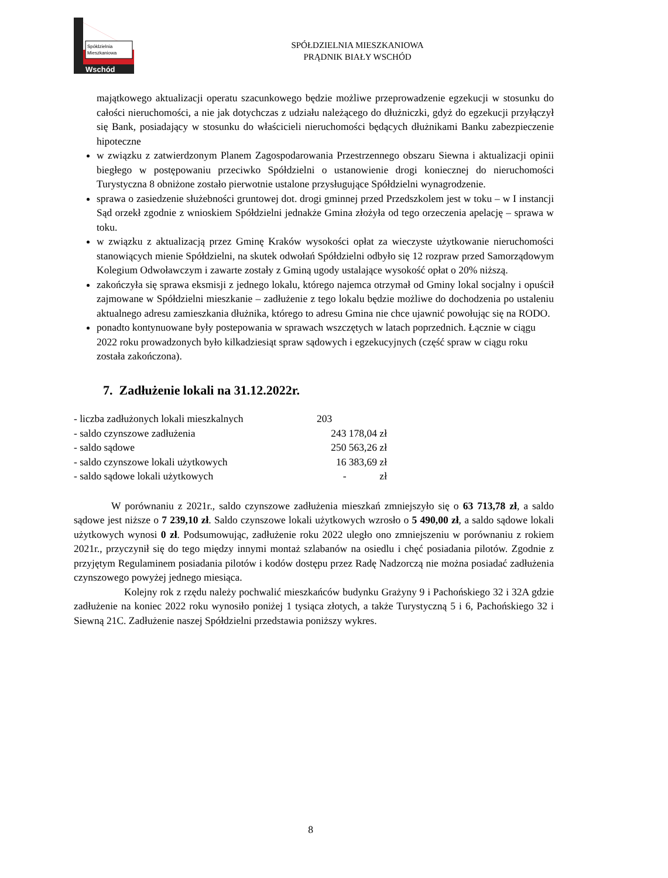Spółdzielnia
Mieszkaniowa
Wschód
SPÓŁDZIELNIA MIESZKANIOWA
PRĄDNIK BIAŁY WSCHÓD
majątkowego aktualizacji operatu szacunkowego będzie możliwe przeprowadzenie egzekucji w stosunku do całości nieruchomości, a nie jak dotychczas z udziału należącego do dłużniczki, gdyż do egzekucji przyłączył się Bank, posiadający w stosunku do właścicieli nieruchomości będących dłużnikami Banku zabezpieczenie hipoteczne
w związku z zatwierdzonym Planem Zagospodarowania Przestrzennego obszaru Siewna i aktualizacji opinii biegłego w postępowaniu przeciwko Spółdzielni o ustanowienie drogi koniecznej do nieruchomości Turystyczna 8 obniżone zostało pierwotnie ustalone przysługujące Spółdzielni wynagrodzenie.
sprawa o zasiedzenie służebności gruntowej dot. drogi gminnej przed Przedszkolem jest w toku – w I instancji Sąd orzekł zgodnie z wnioskiem Spółdzielni jednakże Gmina złożyła od tego orzeczenia apelację – sprawa w toku.
w związku z aktualizacją przez Gminę Kraków wysokości opłat za wieczyste użytkowanie nieruchomości stanowiących mienie Spółdzielni, na skutek odwołań Spółdzielni odbyło się 12 rozpraw przed Samorządowym Kolegium Odwoławczym i zawarte zostały z Gminą ugody ustalające wysokość opłat o 20% niższą.
zakończyła się sprawa eksmisji z jednego lokalu, którego najemca otrzymał od Gminy lokal socjalny i opuścił zajmowane w Spółdzielni mieszkanie – zadłużenie z tego lokalu będzie możliwe do dochodzenia po ustaleniu aktualnego adresu zamieszkania dłużnika, którego to adresu Gmina nie chce ujawnić powołując się na RODO.
ponadto kontynuowane były postepowania w sprawach wszczętych w latach poprzednich. Łącznie w ciągu 2022 roku prowadzonych było kilkadziesiąt spraw sądowych i egzekucyjnych (część spraw w ciągu roku została zakończona).
7. Zadłużenie lokali na 31.12.2022r.
| - liczba zadłużonych lokali mieszkalnych | 203 |
| - saldo czynszowe zadłużenia | 243 178,04 zł |
| - saldo sądowe | 250 563,26 zł |
| - saldo czynszowe lokali użytkowych | 16 383,69 zł |
| - saldo sądowe lokali użytkowych | - zł |
W porównaniu z 2021r., saldo czynszowe zadłużenia mieszkań zmniejszyło się o 63 713,78 zł, a saldo sądowe jest niższe o 7 239,10 zł. Saldo czynszowe lokali użytkowych wzrosło o 5 490,00 zł, a saldo sądowe lokali użytkowych wynosi 0 zł. Podsumowując, zadłużenie roku 2022 uległo ono zmniejszeniu w porównaniu z rokiem 2021r., przyczynił się do tego między innymi montaż szlabanów na osiedlu i chęć posiadania pilotów. Zgodnie z przyjętym Regulaminem posiadania pilotów i kodów dostępu przez Radę Nadzorczą nie można posiadać zadłużenia czynszowego powyżej jednego miesiąca.
Kolejny rok z rzędu należy pochwalić mieszkańców budynku Grażyny 9 i Pachońskiego 32 i 32A gdzie zadłużenie na koniec 2022 roku wynosiło poniżej 1 tysiąca złotych, a także Turystyczną 5 i 6, Pachońskiego 32 i Siewną 21C. Zadłużenie naszej Spółdzielni przedstawia poniższy wykres.
8